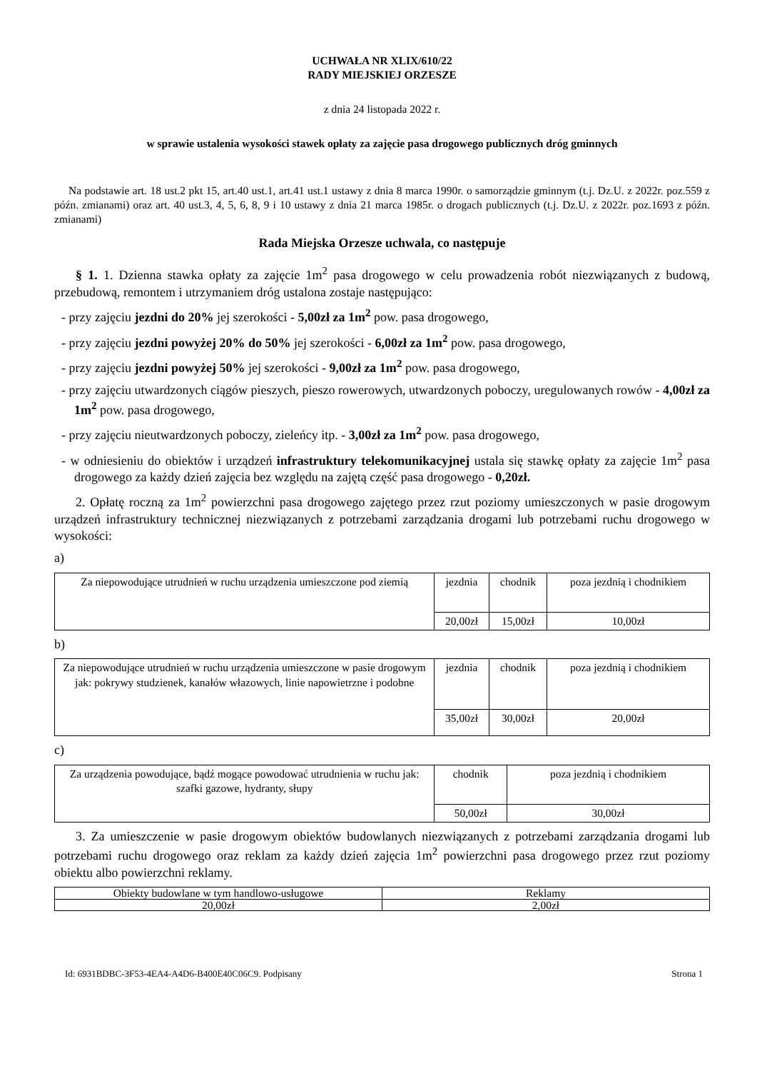UCHWAŁA NR XLIX/610/22
RADY MIEJSKIEJ ORZESZE
z dnia 24 listopada 2022 r.
w sprawie ustalenia wysokości stawek opłaty za zajęcie pasa drogowego publicznych dróg gminnych
Na podstawie art. 18 ust.2 pkt 15, art.40 ust.1, art.41 ust.1 ustawy z dnia 8 marca 1990r. o samorządzie gminnym (t.j. Dz.U. z 2022r. poz.559 z późn. zmianami) oraz art. 40 ust.3, 4, 5, 6, 8, 9 i 10 ustawy z dnia 21 marca 1985r. o drogach publicznych (t.j. Dz.U. z 2022r. poz.1693 z późn. zmianami)
Rada Miejska Orzesze uchwala, co następuje
§ 1. 1. Dzienna stawka opłaty za zajęcie 1m<sup>2</sup> pasa drogowego w celu prowadzenia robót niezwiązanych z budową, przebudową, remontem i utrzymaniem dróg ustalona zostaje następująco:
- przy zajęciu jezdni do 20% jej szerokości - 5,00zł za 1m<sup>2</sup> pow. pasa drogowego,
- przy zajęciu jezdni powyżej 20% do 50% jej szerokości - 6,00zł za 1m<sup>2</sup> pow. pasa drogowego,
- przy zajęciu jezdni powyżej 50% jej szerokości - 9,00zł za 1m<sup>2</sup> pow. pasa drogowego,
- przy zajęciu utwardzonych ciągów pieszych, pieszo rowerowych, utwardzonych poboczy, uregulowanych rowów - 4,00zł za 1m<sup>2</sup> pow. pasa drogowego,
- przy zajęciu nieutwardzonych poboczy, zieleńcy itp. - 3,00zł za 1m<sup>2</sup> pow. pasa drogowego,
- w odniesieniu do obiektów i urządzeń infrastruktury telekomunikacyjnej ustala się stawkę opłaty za zajęcie 1m<sup>2</sup> pasa drogowego za każdy dzień zajęcia bez względu na zajętą część pasa drogowego - 0,20zł.
2. Opłatę roczną za 1m<sup>2</sup> powierzchni pasa drogowego zajętego przez rzut poziomy umieszczonych w pasie drogowym urządzeń infrastruktury technicznej niezwiązanych z potrzebami zarządzania drogami lub potrzebami ruchu drogowego w wysokości:
a)
| Za niepowodujące utrudnień w ruchu urządzenia umieszczone pod ziemią | jezdnia | chodnik | poza jezdnią i chodnikiem |
| | 20,00zł | 15,00zł | 10,00zł |
b)
| Za niepowodujące utrudnień w ruchu urządzenia umieszczone w pasie drogowym jak: pokrywy studzienek, kanałów włazowych, linie napowietrzne i podobne | jezdnia | chodnik | poza jezdnią i chodnikiem |
| | 35,00zł | 30,00zł | 20,00zł |
c)
| Za urządzenia powodujące, bądź mogące powodować utrudnienia w ruchu jak: szafki gazowe, hydranty, słupy | chodnik | poza jezdnią i chodnikiem |
| | 50,00zł | 30,00zł |
3. Za umieszczenie w pasie drogowym obiektów budowlanych niezwiązanych z potrzebami zarządzania drogami lub potrzebami ruchu drogowego oraz reklam za każdy dzień zajęcia 1m<sup>2</sup> powierzchni pasa drogowego przez rzut poziomy obiektu albo powierzchni reklamy.
| Obiekty budowlane w tym handlowo-usługowe | Reklamy |
| 20,00zł | 2,00zł |
Id: 6931BDBC-3F53-4EA4-A4D6-B400E40C06C9. Podpisany Strona 1